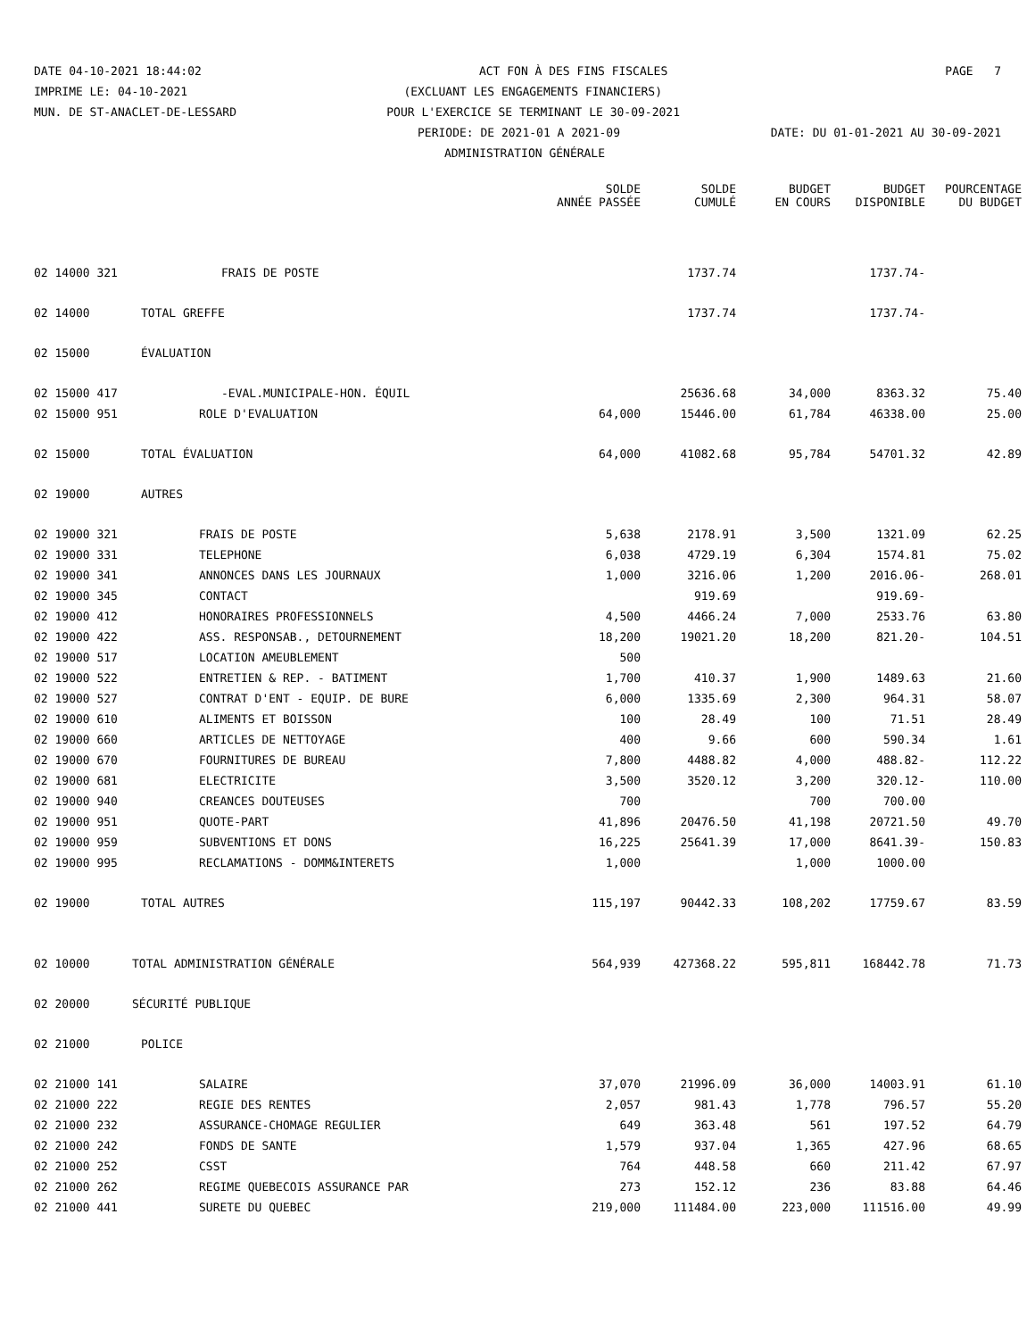DATE 04-10-2021 18:44:02 ACT FON À DES FINS FISCALES PAGE 7
IMPRIME LE: 04-10-2021 (EXCLUANT LES ENGAGEMENTS FINANCIERS)
MUN. DE ST-ANACLET-DE-LESSARD POUR L'EXERCICE SE TERMINANT LE 30-09-2021
PERIODE: DE 2021-01 A 2021-09 DATE: DU 01-01-2021 AU 30-09-2021
ADMINISTRATION GÉNÉRALE
| | | SOLDE ANNÉE PASSÉE | SOLDE CUMULÉ | BUDGET EN COURS | BUDGET DISPONIBLE | POURCENTAGE DU BUDGET |
| --- | --- | --- | --- | --- | --- | --- |
| 02 14000 321 | FRAIS DE POSTE | | 1737.74 | | 1737.74- | |
| 02 14000 | TOTAL GREFFE | | 1737.74 | | 1737.74- | |
| 02 15000 | ÉVALUATION | | | | | |
| 02 15000 417 | -EVAL.MUNICIPALE-HON. ÉQUIL | | 25636.68 | 34,000 | 8363.32 | 75.40 |
| 02 15000 951 | ROLE D'EVALUATION | 64,000 | 15446.00 | 61,784 | 46338.00 | 25.00 |
| 02 15000 | TOTAL ÉVALUATION | 64,000 | 41082.68 | 95,784 | 54701.32 | 42.89 |
| 02 19000 | AUTRES | | | | | |
| 02 19000 321 | FRAIS DE POSTE | 5,638 | 2178.91 | 3,500 | 1321.09 | 62.25 |
| 02 19000 331 | TELEPHONE | 6,038 | 4729.19 | 6,304 | 1574.81 | 75.02 |
| 02 19000 341 | ANNONCES DANS LES JOURNAUX | 1,000 | 3216.06 | 1,200 | 2016.06- | 268.01 |
| 02 19000 345 | CONTACT | | 919.69 | | 919.69- | |
| 02 19000 412 | HONORAIRES PROFESSIONNELS | 4,500 | 4466.24 | 7,000 | 2533.76 | 63.80 |
| 02 19000 422 | ASS. RESPONSAB., DETOURNEMENT | 18,200 | 19021.20 | 18,200 | 821.20- | 104.51 |
| 02 19000 517 | LOCATION AMEUBLEMENT | 500 | | | | |
| 02 19000 522 | ENTRETIEN & REP. - BATIMENT | 1,700 | 410.37 | 1,900 | 1489.63 | 21.60 |
| 02 19000 527 | CONTRAT D'ENT - EQUIP. DE BURE | 6,000 | 1335.69 | 2,300 | 964.31 | 58.07 |
| 02 19000 610 | ALIMENTS ET BOISSON | 100 | 28.49 | 100 | 71.51 | 28.49 |
| 02 19000 660 | ARTICLES DE NETTOYAGE | 400 | 9.66 | 600 | 590.34 | 1.61 |
| 02 19000 670 | FOURNITURES DE BUREAU | 7,800 | 4488.82 | 4,000 | 488.82- | 112.22 |
| 02 19000 681 | ELECTRICITE | 3,500 | 3520.12 | 3,200 | 320.12- | 110.00 |
| 02 19000 940 | CREANCES DOUTEUSES | 700 | | 700 | 700.00 | |
| 02 19000 951 | QUOTE-PART | 41,896 | 20476.50 | 41,198 | 20721.50 | 49.70 |
| 02 19000 959 | SUBVENTIONS ET DONS | 16,225 | 25641.39 | 17,000 | 8641.39- | 150.83 |
| 02 19000 995 | RECLAMATIONS - DOMM&INTERETS | 1,000 | | 1,000 | 1000.00 | |
| 02 19000 | TOTAL AUTRES | 115,197 | 90442.33 | 108,202 | 17759.67 | 83.59 |
| 02 10000 | TOTAL ADMINISTRATION GÉNÉRALE | 564,939 | 427368.22 | 595,811 | 168442.78 | 71.73 |
| 02 20000 | SÉCURITÉ PUBLIQUE | | | | | |
| 02 21000 | POLICE | | | | | |
| 02 21000 141 | SALAIRE | 37,070 | 21996.09 | 36,000 | 14003.91 | 61.10 |
| 02 21000 222 | REGIE DES RENTES | 2,057 | 981.43 | 1,778 | 796.57 | 55.20 |
| 02 21000 232 | ASSURANCE-CHOMAGE REGULIER | 649 | 363.48 | 561 | 197.52 | 64.79 |
| 02 21000 242 | FONDS DE SANTE | 1,579 | 937.04 | 1,365 | 427.96 | 68.65 |
| 02 21000 252 | CSST | 764 | 448.58 | 660 | 211.42 | 67.97 |
| 02 21000 262 | REGIME QUEBECOIS ASSURANCE PAR | 273 | 152.12 | 236 | 83.88 | 64.46 |
| 02 21000 441 | SURETE DU QUEBEC | 219,000 | 111484.00 | 223,000 | 111516.00 | 49.99 |